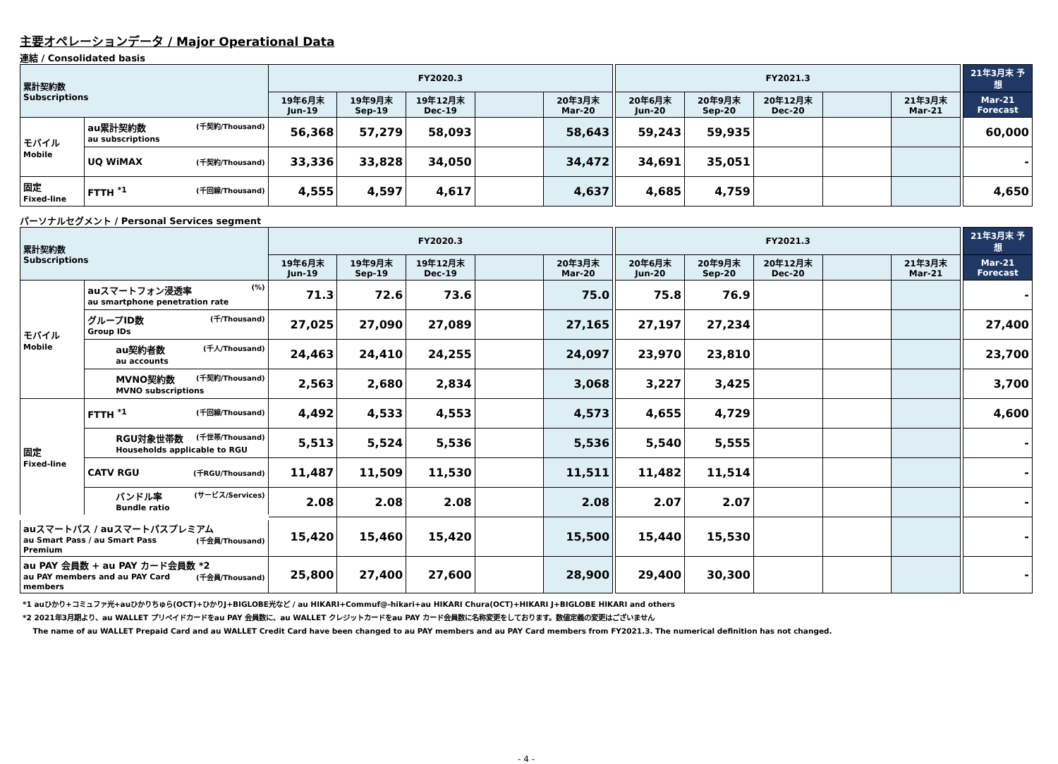主要オペレーションデータ / Major Operational Data
連結 / Consolidated basis
| 累計契約数 Subscriptions | | FY2020.3 | | | | | | FY2021.3 | | | | | | 21年3月末 予想 |
| | | 19年6月末 Jun-19 | 19年9月末 Sep-19 | 19年12月末 Dec-19 | | 20年3月末 Mar-20 | | 20年6月末 Jun-20 | 20年9月末 Sep-20 | 20年12月末 Dec-20 | | 21年3月末 Mar-21 | | Mar-21 Forecast |
| モバイル Mobile | au累計契約数 (千契約/Thousand) au subscriptions | 56,368 | 57,279 | 58,093 | | 58,643 | | 59,243 | 59,935 | | | | | 60,000 |
| | UQ WiMAX (千契約/Thousand) | 33,336 | 33,828 | 34,050 | | 34,472 | | 34,691 | 35,051 | | | | | - |
| 固定 Fixed-line | FTTH <sup>*1</sup> (千回線/Thousand) | 4,555 | 4,597 | 4,617 | | 4,637 | | 4,685 | 4,759 | | | | | 4,650 |
パーソナルセグメント / Personal Services segment
| 累計契約数 Subscriptions | | FY2020.3 | | | | | | FY2021.3 | | | | | | 21年3月末 予想 |
| | | 19年6月末 Jun-19 | 19年9月末 Sep-19 | 19年12月末 Dec-19 | | 20年3月末 Mar-20 | | 20年6月末 Jun-20 | 20年9月末 Sep-20 | 20年12月末 Dec-20 | | 21年3月末 Mar-21 | | Mar-21 Forecast |
| モバイル Mobile | auスマートフォン浸透率 (%) au smartphone penetration rate | 71.3 | 72.6 | 73.6 | | 75.0 | | 75.8 | 76.9 | | | | | - |
| | グループID数 (千/Thousand) Group IDs | 27,025 | 27,090 | 27,089 | | 27,165 | | 27,197 | 27,234 | | | | | 27,400 |
| | au契約者数 (千人/Thousand) au accounts | 24,463 | 24,410 | 24,255 | | 24,097 | | 23,970 | 23,810 | | | | | 23,700 |
| | MVNO契約数 (千契約/Thousand) MVNO subscriptions | 2,563 | 2,680 | 2,834 | | 3,068 | | 3,227 | 3,425 | | | | | 3,700 |
| 固定 Fixed-line | FTTH <sup>*1</sup> (千回線/Thousand) | 4,492 | 4,533 | 4,553 | | 4,573 | | 4,655 | 4,729 | | | | | 4,600 |
| | RGU対象世帯数 (千世帯/Thousand) Households applicable to RGU | 5,513 | 5,524 | 5,536 | | 5,536 | | 5,540 | 5,555 | | | | | - |
| | CATV RGU (千RGU/Thousand) | 11,487 | 11,509 | 11,530 | | 11,511 | | 11,482 | 11,514 | | | | | - |
| | バンドル率 (サービス/Services) Bundle ratio | 2.08 | 2.08 | 2.08 | | 2.08 | | 2.07 | 2.07 | | | | | - |
| auスマートパス / auスマートパスプレミアム (千会員/Thousand) au Smart Pass / au Smart Pass Premium | | 15,420 | 15,460 | 15,420 | | 15,500 | | 15,440 | 15,530 | | | | | - |
| au PAY 会員数 + au PAY カード会員数 *2 (千会員/Thousand) au PAY members and au PAY Card members | | 25,800 | 27,400 | 27,600 | | 28,900 | | 29,400 | 30,300 | | | | | - |
*1 auひかり+コミュファ光+auひかりちゅら(OCT)+ひかりJ+BIGLOBE光など / au HIKARI+Commuf@-hikari+au HIKARI Chura(OCT)+HIKARI J+BIGLOBE HIKARI and others
*2 2021年3月期より、au WALLET プリペイドカードをau PAY 会員数に、au WALLET クレジットカードをau PAY カード会員数に名称変更をしております。数値定義の変更はございません
The name of au WALLET Prepaid Card and au WALLET Credit Card have been changed to au PAY members and au PAY Card members from FY2021.3. The numerical definition has not changed.
- 4 -